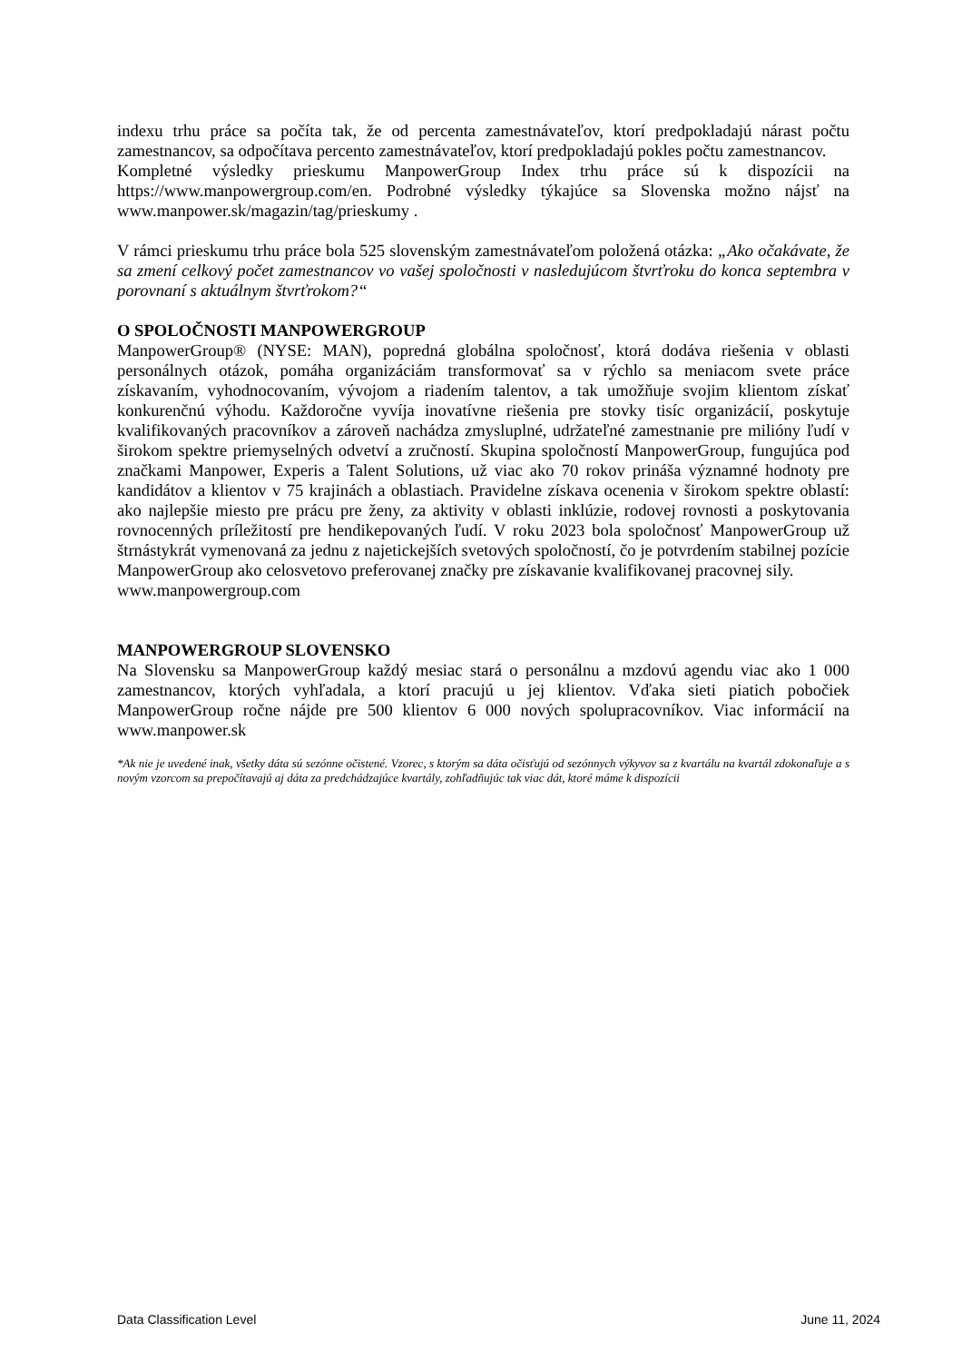indexu trhu práce sa počíta tak, že od percenta zamestnávateľov, ktorí predpokladajú nárast počtu zamestnancov, sa odpočítava percento zamestnávateľov, ktorí predpokladajú pokles počtu zamestnancov.
Kompletné výsledky prieskumu ManpowerGroup Index trhu práce sú k dispozícii na https://www.manpowergroup.com/en. Podrobné výsledky týkajúce sa Slovenska možno nájsť na www.manpower.sk/magazin/tag/prieskumy .
V rámci prieskumu trhu práce bola 525 slovenským zamestnávateľom položená otázka: „Ako očakávate, že sa zmení celkový počet zamestnancov vo vašej spoločnosti v nasledujúcom štvrťroku do konca septembra v porovnaní s aktuálnym štvrťrokom?“
O SPOLOČNOSTI MANPOWERGROUP
ManpowerGroup® (NYSE: MAN), popredná globálna spoločnosť, ktorá dodáva riešenia v oblasti personálnych otázok, pomáha organizáciám transformovať sa v rýchlo sa meniacom svete práce získavaním, vyhodnocovaním, vývojom a riadením talentov, a tak umožňuje svojim klientom získať konkurenčnú výhodu. Každoročne vyvíja inovatívne riešenia pre stovky tisíc organizácií, poskytuje kvalifikovaných pracovníkov a zároveň nachádza zmysluplné, udržateľné zamestnanie pre milióny ľudí v širokom spektre priemyselných odvetví a zručností. Skupina spoločností ManpowerGroup, fungujúca pod značkami Manpower, Experis a Talent Solutions, už viac ako 70 rokov prináša významné hodnoty pre kandidátov a klientov v 75 krajinách a oblastiach. Pravidelne získava ocenenia v širokom spektre oblastí: ako najlepšie miesto pre prácu pre ženy, za aktivity v oblasti inklúzie, rodovej rovnosti a poskytovania rovnocenných príležitostí pre hendikepovaných ľudí. V roku 2023 bola spoločnosť ManpowerGroup už štrnástykrát vymenovaná za jednu z najetickejších svetových spoločností, čo je potvrdením stabilnej pozície ManpowerGroup ako celosvetovo preferovanej značky pre získavanie kvalifikovanej pracovnej sily.
www.manpowergroup.com
MANPOWERGROUP SLOVENSKO
Na Slovensku sa ManpowerGroup každý mesiac stará o personálnu a mzdovú agendu viac ako 1 000 zamestnancov, ktorých vyhľadala, a ktorí pracujú u jej klientov. Vďaka sieti piatich pobočiek ManpowerGroup ročne nájde pre 500 klientov 6 000 nových spolupracovníkov. Viac informácií na www.manpower.sk
*Ak nie je uvedené inak, všetky dáta sú sezónne očistené. Vzorec, s ktorým sa dáta očisťujú od sezónnych výkyvov sa z kvartálu na kvartál zdokonaľuje a s novým vzorcom sa prepočítavajú aj dáta za predchádzajúce kvartály, zohľadňujúc tak viac dát, ktoré máme k dispozícii
Data Classification Level June 11, 2024